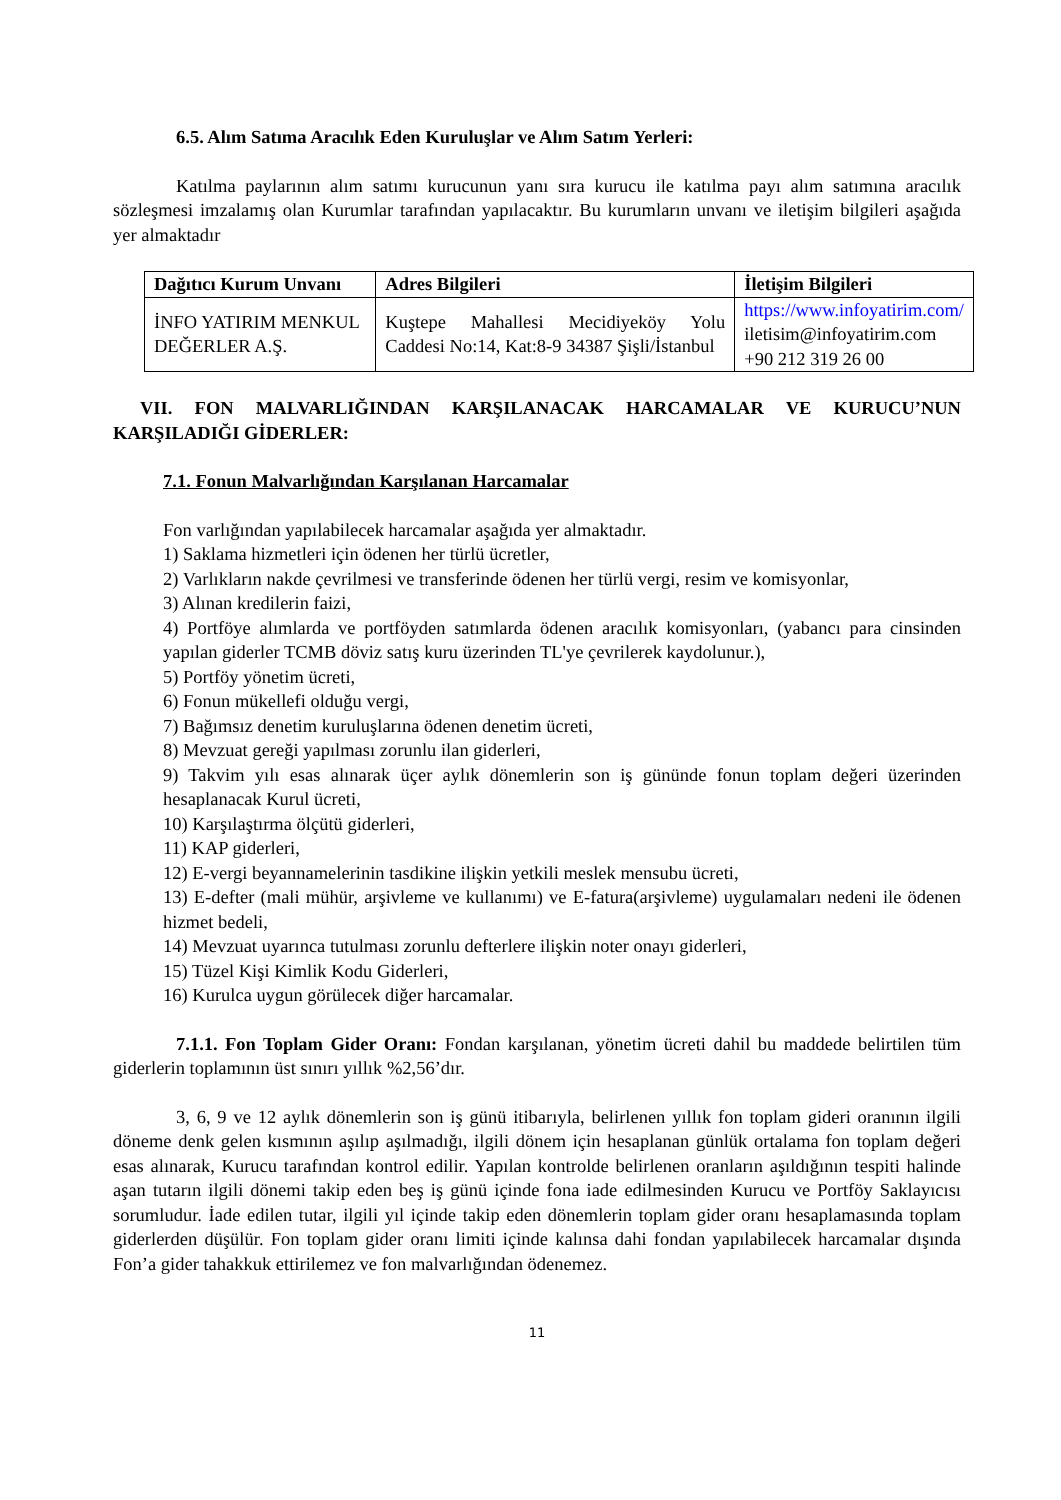6.5. Alım Satıma Aracılık Eden Kuruluşlar ve Alım Satım Yerleri:
Katılma paylarının alım satımı kurucunun yanı sıra kurucu ile katılma payı alım satımına aracılık sözleşmesi imzalamış olan Kurumlar tarafından yapılacaktır. Bu kurumların unvanı ve iletişim bilgileri aşağıda yer almaktadır
| Dağıtıcı Kurum Unvanı | Adres Bilgileri | İletişim Bilgileri |
| --- | --- | --- |
| İNFO YATIRIM MENKUL DEĞERLER A.Ş. | Kuştepe Mahallesi Mecidiyeköy Yolu Caddesi No:14, Kat:8-9 34387 Şişli/İstanbul | https://www.infoyatirim.com/ iletisim@infoyatirim.com +90 212 319 26 00 |
VII. FON MALVARLIĞINDAN KARŞILANACAK HARCAMALAR VE KURUCU’NUN KARŞILADIĞI GİDERLER:
7.1. Fonun Malvarlığından Karşılanan Harcamalar
Fon varlığından yapılabilecek harcamalar aşağıda yer almaktadır.
1) Saklama hizmetleri için ödenen her türlü ücretler,
2) Varlıkların nakde çevrilmesi ve transferinde ödenen her türlü vergi, resim ve komisyonlar,
3) Alınan kredilerin faizi,
4) Portföye alımlarda ve portföyden satımlarda ödenen aracılık komisyonları, (yabancı para cinsinden yapılan giderler TCMB döviz satış kuru üzerinden TL'ye çevrilerek kaydolunur.),
5) Portföy yönetim ücreti,
6) Fonun mükellefi olduğu vergi,
7) Bağımsız denetim kuruluşlarına ödenen denetim ücreti,
8) Mevzuat gereği yapılması zorunlu ilan giderleri,
9) Takvim yılı esas alınarak üçer aylık dönemlerin son iş gününde fonun toplam değeri üzerinden hesaplanacak Kurul ücreti,
10) Karşılaştırma ölçütü giderleri,
11) KAP giderleri,
12) E-vergi beyannamelerinin tasdikine ilişkin yetkili meslek mensubu ücreti,
13) E-defter (mali mühür, arşivleme ve kullanımı) ve E-fatura(arşivleme) uygulamaları nedeni ile ödenen hizmet bedeli,
14) Mevzuat uyarınca tutulması zorunlu defterlere ilişkin noter onayı giderleri,
15) Tüzel Kişi Kimlik Kodu Giderleri,
16) Kurulca uygun görülecek diğer harcamalar.
7.1.1. Fon Toplam Gider Oranı: Fondan karşılanan, yönetim ücreti dahil bu maddede belirtilen tüm giderlerin toplamının üst sınırı yıllık %2,56’dır.
3, 6, 9 ve 12 aylık dönemlerin son iş günü itibarıyla, belirlenen yıllık fon toplam gideri oranının ilgili döneme denk gelen kısmının aşılıp aşılmadığı, ilgili dönem için hesaplanan günlük ortalama fon toplam değeri esas alınarak, Kurucu tarafından kontrol edilir. Yapılan kontrolde belirlenen oranların aşıldığının tespiti halinde aşan tutarın ilgili dönemi takip eden beş iş günü içinde fona iade edilmesinden Kurucu ve Portföy Saklayıcısı sorumludur. İade edilen tutar, ilgili yıl içinde takip eden dönemlerin toplam gider oranı hesaplamasında toplam giderlerden düşülür. Fon toplam gider oranı limiti içinde kalınsa dahi fondan yapılabilecek harcamalar dışında Fon’a gider tahakkuk ettirilemez ve fon malvarlığından ödenemez.
11